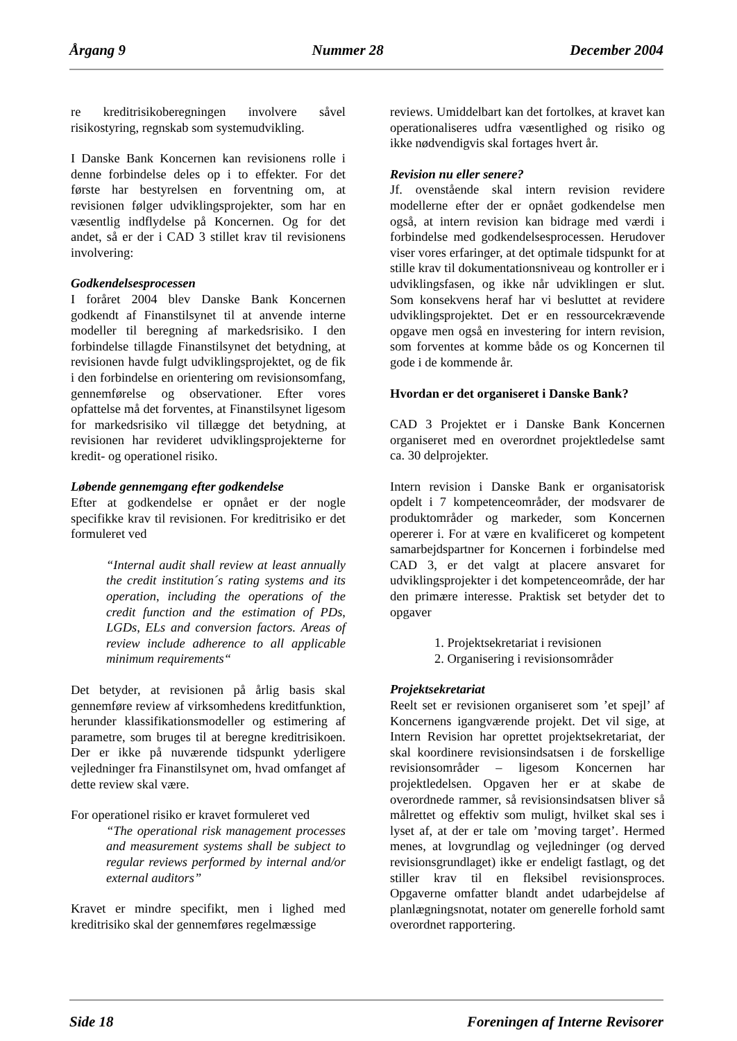Årgang 9 Nummer 28 December 2004
re kreditrisikoberegningen involvere såvel risikostyring, regnskab som systemudvikling.
I Danske Bank Koncernen kan revisionens rolle i denne forbindelse deles op i to effekter. For det første har bestyrelsen en forventning om, at revisionen følger udviklingsprojekter, som har en væsentlig indflydelse på Koncernen. Og for det andet, så er der i CAD 3 stillet krav til revisionens involvering:
Godkendelsesprocessen
I foråret 2004 blev Danske Bank Koncernen godkendt af Finanstilsynet til at anvende interne modeller til beregning af markedsrisiko. I den forbindelse tillagde Finanstilsynet det betydning, at revisionen havde fulgt udviklingsprojektet, og de fik i den forbindelse en orientering om revisionsomfang, gennemførelse og observationer. Efter vores opfattelse må det forventes, at Finanstilsynet ligesom for markedsrisiko vil tillægge det betydning, at revisionen har revideret udviklingsprojekterne for kredit- og operationel risiko.
Løbende gennemgang efter godkendelse
Efter at godkendelse er opnået er der nogle specifikke krav til revisionen. For kreditrisiko er det formuleret ved
“Internal audit shall review at least annually the credit institution´s rating systems and its operation, including the operations of the credit function and the estimation of PDs, LGDs, ELs and conversion factors. Areas of review include adherence to all applicable minimum requirements“
Det betyder, at revisionen på årlig basis skal gennemføre review af virksomhedens kreditfunktion, herunder klassifikationsmodeller og estimering af parametre, som bruges til at beregne kreditrisikoen. Der er ikke på nuværende tidspunkt yderligere vejledninger fra Finanstilsynet om, hvad omfanget af dette review skal være.
For operationel risiko er kravet formuleret ved
“The operational risk management processes and measurement systems shall be subject to regular reviews performed by internal and/or external auditors”
Kravet er mindre specifikt, men i lighed med kreditrisiko skal der gennemføres regelmæssige
reviews. Umiddelbart kan det fortolkes, at kravet kan operationaliseres udfra væsentlighed og risiko og ikke nødvendigvis skal fortages hvert år.
Revision nu eller senere?
Jf. ovenstående skal intern revision revidere modellerne efter der er opnået godkendelse men også, at intern revision kan bidrage med værdi i forbindelse med godkendelsesprocessen. Herudover viser vores erfaringer, at det optimale tidspunkt for at stille krav til dokumentationsniveau og kontroller er i udviklingsfasen, og ikke når udviklingen er slut. Som konsekvens heraf har vi besluttet at revidere udviklingsprojektet. Det er en ressourcekrævende opgave men også en investering for intern revision, som forventes at komme både os og Koncernen til gode i de kommende år.
Hvordan er det organiseret i Danske Bank?
CAD 3 Projektet er i Danske Bank Koncernen organiseret med en overordnet projektledelse samt ca. 30 delprojekter.
Intern revision i Danske Bank er organisatorisk opdelt i 7 kompetenceområder, der modsvarer de produktområder og markeder, som Koncernen opererer i. For at være en kvalificeret og kompetent samarbejdspartner for Koncernen i forbindelse med CAD 3, er det valgt at placere ansvaret for udviklingsprojekter i det kompetenceområde, der har den primære interesse. Praktisk set betyder det to opgaver
1. Projektsekretariat i revisionen
2. Organisering i revisionsområder
Projektsekretariat
Reelt set er revisionen organiseret som ’et spejl’ af Koncernens igangværende projekt. Det vil sige, at Intern Revision har oprettet projektsekretariat, der skal koordinere revisionsindsatsen i de forskellige revisionsområder – ligesom Koncernen har projektledelsen. Opgaven her er at skabe de overordnede rammer, så revisionsindsatsen bliver så målrettet og effektiv som muligt, hvilket skal ses i lyset af, at der er tale om ’moving target’. Hermed menes, at lovgrundlag og vejledninger (og derved revisionsgrundlaget) ikke er endeligt fastlagt, og det stiller krav til en fleksibel revisionsproces. Opgaverne omfatter blandt andet udarbejdelse af planlægningsnotat, notater om generelle forhold samt overordnet rapportering.
Side 18 Foreningen af Interne Revisorer